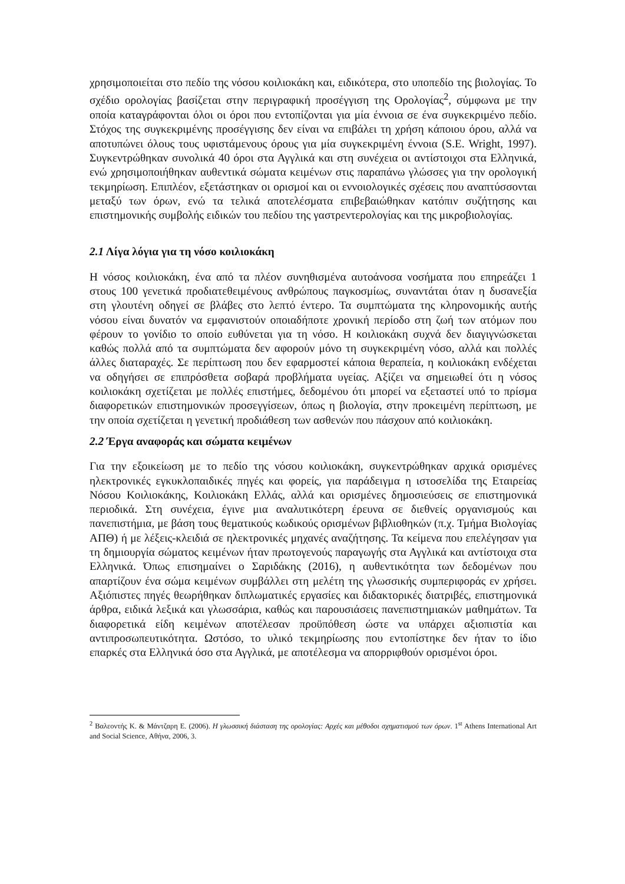χρησιμοποιείται στο πεδίο της νόσου κοιλιοκάκη και, ειδικότερα, στο υποπεδίο της βιολογίας. Το σχέδιο ορολογίας βασίζεται στην περιγραφική προσέγγιση της Ορολογίας<sup>2</sup>, σύμφωνα με την οποία καταγράφονται όλοι οι όροι που εντοπίζονται για μία έννοια σε ένα συγκεκριμένο πεδίο. Στόχος της συγκεκριμένης προσέγγισης δεν είναι να επιβάλει τη χρήση κάποιου όρου, αλλά να αποτυπώνει όλους τους υφιστάμενους όρους για μία συγκεκριμένη έννοια (S.E. Wright, 1997). Συγκεντρώθηκαν συνολικά 40 όροι στα Αγγλικά και στη συνέχεια οι αντίστοιχοι στα Ελληνικά, ενώ χρησιμοποιήθηκαν αυθεντικά σώματα κειμένων στις παραπάνω γλώσσες για την ορολογική τεκμηρίωση. Επιπλέον, εξετάστηκαν οι ορισμοί και οι εννοιολογικές σχέσεις που αναπτύσσονται μεταξύ των όρων, ενώ τα τελικά αποτελέσματα επιβεβαιώθηκαν κατόπιν συζήτησης και επιστημονικής συμβολής ειδικών του πεδίου της γαστρεντερολογίας και της μικροβιολογίας.
2.1 Λίγα λόγια για τη νόσο κοιλιοκάκη
Η νόσος κοιλιοκάκη, ένα από τα πλέον συνηθισμένα αυτοάνοσα νοσήματα που επηρεάζει 1 στους 100 γενετικά προδιατεθειμένους ανθρώπους παγκοσμίως, συναντάται όταν η δυσανεξία στη γλουτένη οδηγεί σε βλάβες στο λεπτό έντερο. Τα συμπτώματα της κληρονομικής αυτής νόσου είναι δυνατόν να εμφανιστούν οποιαδήποτε χρονική περίοδο στη ζωή των ατόμων που φέρουν το γονίδιο το οποίο ευθύνεται για τη νόσο. Η κοιλιοκάκη συχνά δεν διαγιγνώσκεται καθώς πολλά από τα συμπτώματα δεν αφορούν μόνο τη συγκεκριμένη νόσο, αλλά και πολλές άλλες διαταραχές. Σε περίπτωση που δεν εφαρμοστεί κάποια θεραπεία, η κοιλιοκάκη ενδέχεται να οδηγήσει σε επιπρόσθετα σοβαρά προβλήματα υγείας. Αξίζει να σημειωθεί ότι η νόσος κοιλιοκάκη σχετίζεται με πολλές επιστήμες, δεδομένου ότι μπορεί να εξεταστεί υπό το πρίσμα διαφορετικών επιστημονικών προσεγγίσεων, όπως η βιολογία, στην προκειμένη περίπτωση, με την οποία σχετίζεται η γενετική προδιάθεση των ασθενών που πάσχουν από κοιλιοκάκη.
2.2 Έργα αναφοράς και σώματα κειμένων
Για την εξοικείωση με το πεδίο της νόσου κοιλιοκάκη, συγκεντρώθηκαν αρχικά ορισμένες ηλεκτρονικές εγκυκλοπαιδικές πηγές και φορείς, για παράδειγμα η ιστοσελίδα της Εταιρείας Νόσου Κοιλιοκάκης, Κοιλιοκάκη Ελλάς, αλλά και ορισμένες δημοσιεύσεις σε επιστημονικά περιοδικά. Στη συνέχεια, έγινε μια αναλυτικότερη έρευνα σε διεθνείς οργανισμούς και πανεπιστήμια, με βάση τους θεματικούς κωδικούς ορισμένων βιβλιοθηκών (π.χ. Τμήμα Βιολογίας ΑΠΘ) ή με λέξεις-κλειδιά σε ηλεκτρονικές μηχανές αναζήτησης. Τα κείμενα που επελέγησαν για τη δημιουργία σώματος κειμένων ήταν πρωτογενούς παραγωγής στα Αγγλικά και αντίστοιχα στα Ελληνικά. Όπως επισημαίνει ο Σαριδάκης (2016), η αυθεντικότητα των δεδομένων που απαρτίζουν ένα σώμα κειμένων συμβάλλει στη μελέτη της γλωσσικής συμπεριφοράς εν χρήσει. Αξιόπιστες πηγές θεωρήθηκαν διπλωματικές εργασίες και διδακτορικές διατριβές, επιστημονικά άρθρα, ειδικά λεξικά και γλωσσάρια, καθώς και παρουσιάσεις πανεπιστημιακών μαθημάτων. Τα διαφορετικά είδη κειμένων αποτέλεσαν προϋπόθεση ώστε να υπάρχει αξιοπιστία και αντιπροσωπευτικότητα. Ωστόσο, το υλικό τεκμηρίωσης που εντοπίστηκε δεν ήταν το ίδιο επαρκές στα Ελληνικά όσο στα Αγγλικά, με αποτέλεσμα να απορριφθούν ορισμένοι όροι.
<sup>2</sup> Βαλεοντής Κ. & Μάντζαρη Ε. (2006). Η γλωσσική διάσταση της ορολογίας: Αρχές και μέθοδοι σχηματισμού των όρων. 1<sup>st</sup> Athens International Art and Social Science, Αθήνα, 2006, 3.